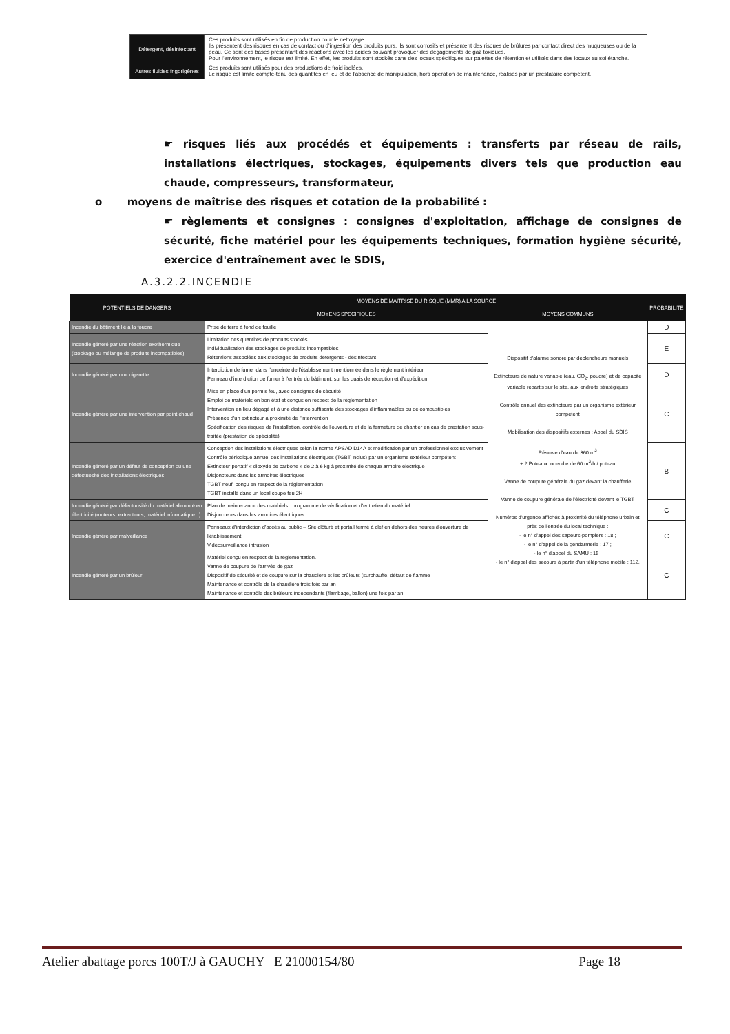| Détergent, désinfectant | Ces produits sont utilisés en fin de production pour le nettoyage. Ils présentent des risques en cas de contact ou d'ingestion des produits purs. Ils sont corrosifs et présentent des risques de brûlures par contact direct des muqueuses ou de la peau. Ce sont des bases présentant des réactions avec les acides pouvant provoquer des dégagements de gaz toxiques. Pour l'environnement, le risque est limité. En effet, les produits sont stockés dans des locaux spécifiques sur palettes de rétention et utilisés dans des locaux au sol étanche. |
| Autres fluides frigorigènes | Ces produits sont utilisés pour des productions de froid isolées. Le risque est limité compte-tenu des quantités en jeu et de l'absence de manipulation, hors opération de maintenance, réalisés par un prestataire compétent. |
☛ risques liés aux procédés et équipements : transferts par réseau de rails, installations électriques, stockages, équipements divers tels que production eau chaude, compresseurs, transformateur,
o moyens de maîtrise des risques et cotation de la probabilité :
☛ règlements et consignes : consignes d'exploitation, affichage de consignes de sécurité, fiche matériel pour les équipements techniques, formation hygiène sécurité, exercice d'entraînement avec le SDIS,
A.3.2.2.INCENDIE
| POTENTIELS DE DANGERS | MOYENS DE MAITRISE DU RISQUE (MMR) A LA SOURCE | | PROBABILITE |
| --- | --- | --- | --- |
| | MOYENS SPECIFIQUES | MOYENS COMMUNS | |
| Incendie du bâtiment lié à la foudre | Prise de terre à fond de fouille | Dispositif d'alarme sonore par déclencheurs manuels Extincteurs de nature variable (eau, CO<sub>2</sub>, poudre) et de capacité variable répartis sur le site, aux endroits stratégiques Contrôle annuel des extincteurs par un organisme extérieur compétent Mobilisation des dispositifs externes : Appel du SDIS Réserve d'eau de 360 m<sup>3</sup> + 2 Poteaux incendie de 60 m<sup>3</sup>/h / poteau Vanne de coupure générale du gaz devant la chaufferie Vanne de coupure générale de l'électricité devant le TGBT Numéros d'urgence affichés à proximité du téléphone urbain et près de l'entrée du local technique : - le n° d'appel des sapeurs-pompiers : 18 ; - le n° d'appel de la gendarmerie : 17 ; - le n° d'appel du SAMU : 15 ; - le n° d'appel des secours à partir d'un téléphone mobile : 112. | D |
| Incendie généré par une réaction exothermique (stockage ou mélange de produits incompatibles) | Limitation des quantités de produits stockés Individualisation des stockages de produits incompatibles Rétentions associées aux stockages de produits détergents - désinfectant | | E |
| Incendie généré par une cigarette | Interdiction de fumer dans l'enceinte de l'établissement mentionnée dans le règlement intérieur Panneau d'interdiction de fumer à l'entrée du bâtiment, sur les quais de réception et d'expédition | | D |
| Incendie généré par une intervention par point chaud | Mise en place d'un permis feu, avec consignes de sécurité Emploi de matériels en bon état et conçus en respect de la réglementation Intervention en lieu dégagé et à une distance suffisante des stockages d'inflammables ou de combustibles Présence d'un extincteur à proximité de l'intervention Spécification des risques de l'installation, contrôle de l'ouverture et de la fermeture de chantier en cas de prestation sous-traitée (prestation de spécialité) | | C |
| Incendie généré par un défaut de conception ou une défectuosité des installations électriques | Conception des installations électriques selon la norme APSAD D14A et modification par un professionnel exclusivement Contrôle périodique annuel des installations électriques (TGBT inclus) par un organisme extérieur compétent Extincteur portatif « dioxyde de carbone » de 2 à 6 kg à proximité de chaque armoire électrique Disjoncteurs dans les armoires électriques TGBT neuf, conçu en respect de la réglementation TGBT installé dans un local coupe feu 2H | | B |
| Incendie généré par défectuosité du matériel alimenté en électricité (moteurs, extracteurs, matériel informatique...) | Plan de maintenance des matériels : programme de vérification et d'entretien du matériel Disjoncteurs dans les armoires électriques | | C |
| Incendie généré par malveillance | Panneaux d'interdiction d'accès au public – Site clôturé et portail fermé à clef en dehors des heures d'ouverture de l'établissement Vidéosurveillance intrusion | | C |
| Incendie généré par un brûleur | Matériel conçu en respect de la réglementation. Vanne de coupure de l'arrivée de gaz Dispositif de sécurité et de coupure sur la chaudière et les brûleurs (surchauffe, défaut de flamme Maintenance et contrôle de la chaudière trois fois par an Maintenance et contrôle des brûleurs indépendants (flambage, ballon) une fois par an | | C |
Atelier abattage porcs 100T/J à GAUCHY E 21000154/80 Page 18